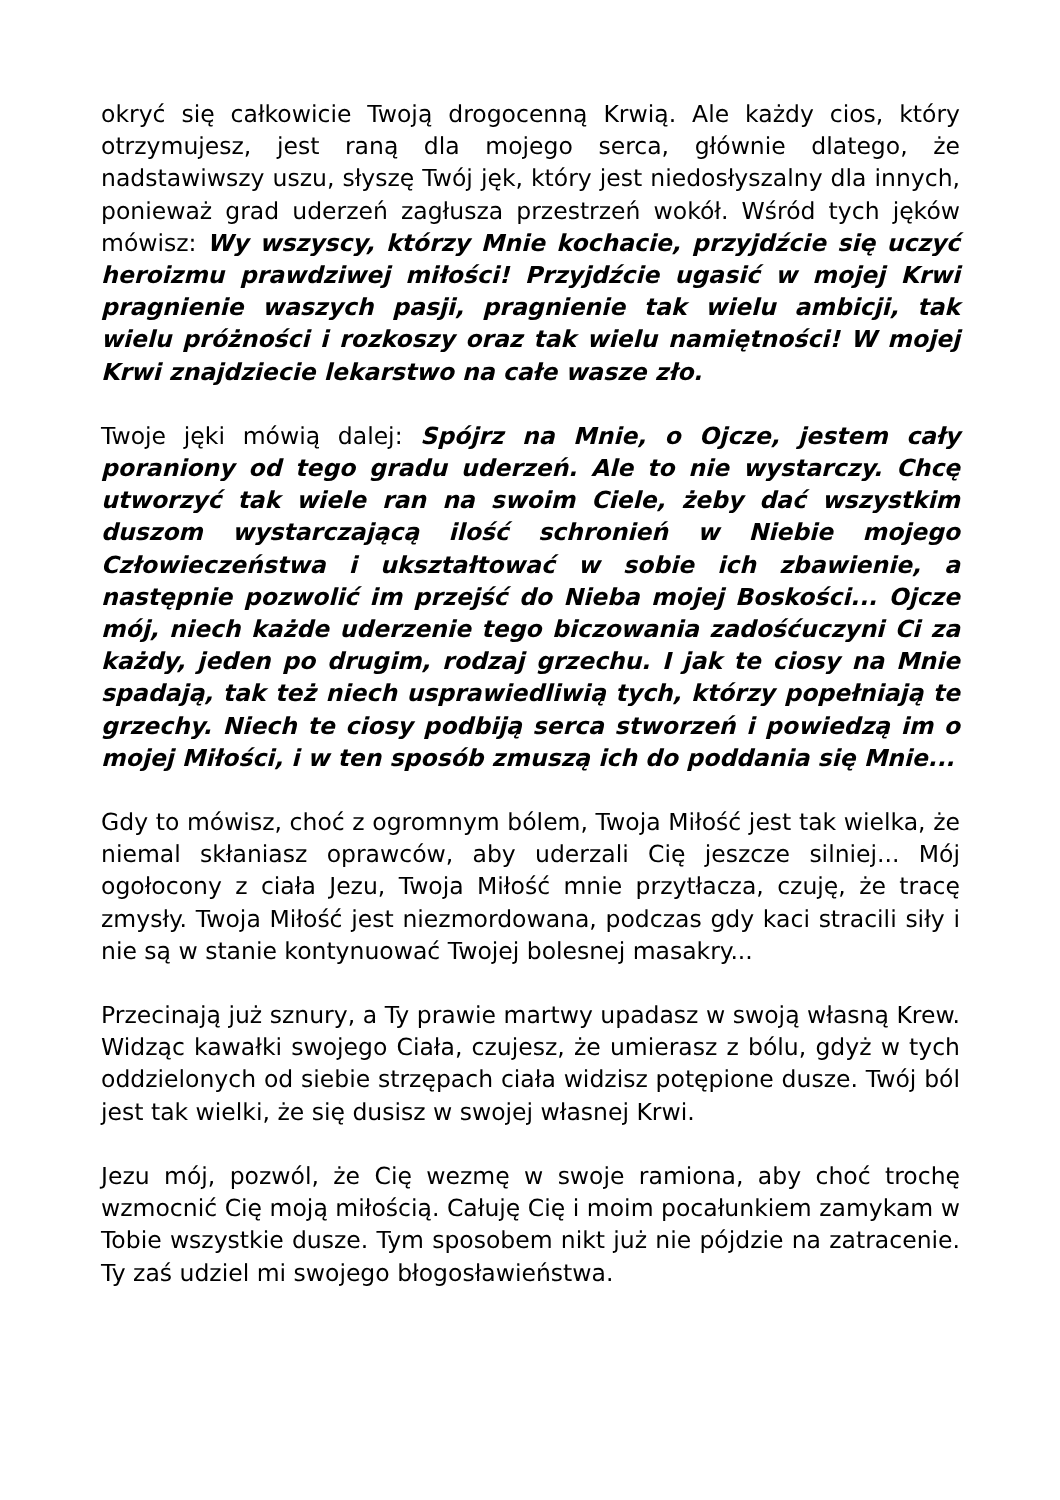okryć się całkowicie Twoją drogocenną Krwią. Ale każdy cios, który otrzymujesz, jest raną dla mojego serca, głównie dlatego, że nadstawiwszy uszu, słyszę Twój jęk, który jest niedosłyszalny dla innych, ponieważ grad uderzeń zagłusza przestrzeń wokół. Wśród tych jęków mówisz: Wy wszyscy, którzy Mnie kochacie, przyjdźcie się uczyć heroizmu prawdziwej miłości! Przyjdźcie ugasić w mojej Krwi pragnienie waszych pasji, pragnienie tak wielu ambicji, tak wielu próżności i rozkoszy oraz tak wielu namiętności! W mojej Krwi znajdziecie lekarstwo na całe wasze zło.
Twoje jęki mówią dalej: Spójrz na Mnie, o Ojcze, jestem cały poraniony od tego gradu uderzeń. Ale to nie wystarczy. Chcę utworzyć tak wiele ran na swoim Ciele, żeby dać wszystkim duszom wystarczającą ilość schronień w Niebie mojego Człowieczeństwa i ukształtować w sobie ich zbawienie, a następnie pozwolić im przejść do Nieba mojej Boskości... Ojcze mój, niech każde uderzenie tego biczowania zadośćuczyni Ci za każdy, jeden po drugim, rodzaj grzechu. I jak te ciosy na Mnie spadają, tak też niech usprawiedliwią tych, którzy popełniają te grzechy. Niech te ciosy podbiją serca stworzeń i powiedzą im o mojej Miłości, i w ten sposób zmuszą ich do poddania się Mnie...
Gdy to mówisz, choć z ogromnym bólem, Twoja Miłość jest tak wielka, że niemal skłaniasz oprawców, aby uderzali Cię jeszcze silniej... Mój ogołocony z ciała Jezu, Twoja Miłość mnie przytłacza, czuję, że tracę zmysły. Twoja Miłość jest niezmordowana, podczas gdy kaci stracili siły i nie są w stanie kontynuować Twojej bolesnej masakry...
Przecinają już sznury, a Ty prawie martwy upadasz w swoją własną Krew. Widząc kawałki swojego Ciała, czujesz, że umierasz z bólu, gdyż w tych oddzielonych od siebie strzępach ciała widzisz potępione dusze. Twój ból jest tak wielki, że się dusisz w swojej własnej Krwi.
Jezu mój, pozwól, że Cię wezmę w swoje ramiona, aby choć trochę wzmocnić Cię moją miłością. Całuję Cię i moim pocałunkiem zamykam w Tobie wszystkie dusze. Tym sposobem nikt już nie pójdzie na zatracenie. Ty zaś udziel mi swojego błogosławieństwa.